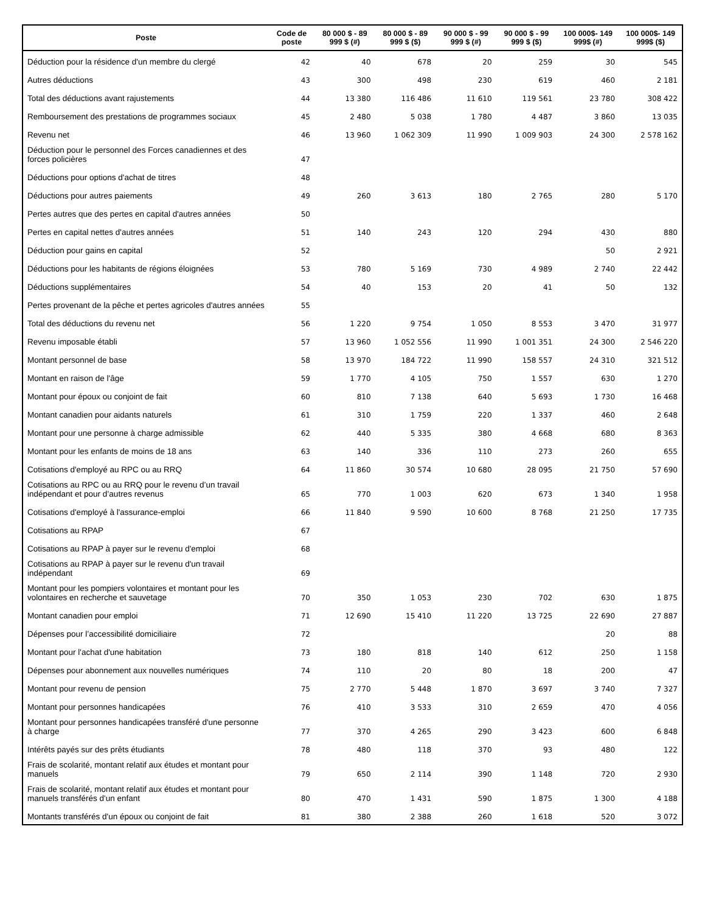| Poste | Code de poste | 80 000 $ - 89 999 $ (#) | 80 000 $ - 89 999 $ ($) | 90 000 $ - 99 999 $ (#) | 90 000 $ - 99 999 $ ($) | 100 000$- 149 999$ (#) | 100 000$- 149 999$ ($) |
| --- | --- | --- | --- | --- | --- | --- | --- |
| Déduction pour la résidence d'un membre du clergé | 42 | 40 | 678 | 20 | 259 | 30 | 545 |
| Autres déductions | 43 | 300 | 498 | 230 | 619 | 460 | 2 181 |
| Total des déductions avant rajustements | 44 | 13 380 | 116 486 | 11 610 | 119 561 | 23 780 | 308 422 |
| Remboursement des prestations de programmes sociaux | 45 | 2 480 | 5 038 | 1 780 | 4 487 | 3 860 | 13 035 |
| Revenu net | 46 | 13 960 | 1 062 309 | 11 990 | 1 009 903 | 24 300 | 2 578 162 |
| Déduction pour le personnel des Forces canadiennes et des forces policières | 47 | | | | | | |
| Déductions pour options d'achat de titres | 48 | | | | | | |
| Déductions pour autres paiements | 49 | 260 | 3 613 | 180 | 2 765 | 280 | 5 170 |
| Pertes autres que des pertes en capital d'autres années | 50 | | | | | | |
| Pertes en capital nettes d'autres années | 51 | 140 | 243 | 120 | 294 | 430 | 880 |
| Déduction pour gains en capital | 52 | | | | | 50 | 2 921 |
| Déductions pour les habitants de régions éloignées | 53 | 780 | 5 169 | 730 | 4 989 | 2 740 | 22 442 |
| Déductions supplémentaires | 54 | 40 | 153 | 20 | 41 | 50 | 132 |
| Pertes provenant de la pêche et pertes agricoles d'autres années | 55 | | | | | | |
| Total des déductions du revenu net | 56 | 1 220 | 9 754 | 1 050 | 8 553 | 3 470 | 31 977 |
| Revenu imposable établi | 57 | 13 960 | 1 052 556 | 11 990 | 1 001 351 | 24 300 | 2 546 220 |
| Montant personnel de base | 58 | 13 970 | 184 722 | 11 990 | 158 557 | 24 310 | 321 512 |
| Montant en raison de l'âge | 59 | 1 770 | 4 105 | 750 | 1 557 | 630 | 1 270 |
| Montant pour époux ou conjoint de fait | 60 | 810 | 7 138 | 640 | 5 693 | 1 730 | 16 468 |
| Montant canadien pour aidants naturels | 61 | 310 | 1 759 | 220 | 1 337 | 460 | 2 648 |
| Montant pour une personne à charge admissible | 62 | 440 | 5 335 | 380 | 4 668 | 680 | 8 363 |
| Montant pour les enfants de moins de 18 ans | 63 | 140 | 336 | 110 | 273 | 260 | 655 |
| Cotisations d'employé au RPC ou au RRQ | 64 | 11 860 | 30 574 | 10 680 | 28 095 | 21 750 | 57 690 |
| Cotisations au RPC ou au RRQ pour le revenu d’un travail indépendant et pour d’autres revenus | 65 | 770 | 1 003 | 620 | 673 | 1 340 | 1 958 |
| Cotisations d'employé à l'assurance-emploi | 66 | 11 840 | 9 590 | 10 600 | 8 768 | 21 250 | 17 735 |
| Cotisations au RPAP | 67 | | | | | | |
| Cotisations au RPAP à payer sur le revenu d'emploi | 68 | | | | | | |
| Cotisations au RPAP à payer sur le revenu d'un travail indépendant | 69 | | | | | | |
| Montant pour les pompiers volontaires et montant pour les volontaires en recherche et sauvetage | 70 | 350 | 1 053 | 230 | 702 | 630 | 1 875 |
| Montant canadien pour emploi | 71 | 12 690 | 15 410 | 11 220 | 13 725 | 22 690 | 27 887 |
| Dépenses pour l’accessibilité domiciliaire | 72 | | | | | 20 | 88 |
| Montant pour l'achat d'une habitation | 73 | 180 | 818 | 140 | 612 | 250 | 1 158 |
| Dépenses pour abonnement aux nouvelles numériques | 74 | 110 | 20 | 80 | 18 | 200 | 47 |
| Montant pour revenu de pension | 75 | 2 770 | 5 448 | 1 870 | 3 697 | 3 740 | 7 327 |
| Montant pour personnes handicapées | 76 | 410 | 3 533 | 310 | 2 659 | 470 | 4 056 |
| Montant pour personnes handicapées transféré d'une personne à charge | 77 | 370 | 4 265 | 290 | 3 423 | 600 | 6 848 |
| Intérêts payés sur des prêts étudiants | 78 | 480 | 118 | 370 | 93 | 480 | 122 |
| Frais de scolarité, montant relatif aux études et montant pour manuels | 79 | 650 | 2 114 | 390 | 1 148 | 720 | 2 930 |
| Frais de scolarité, montant relatif aux études et montant pour manuels transférés d'un enfant | 80 | 470 | 1 431 | 590 | 1 875 | 1 300 | 4 188 |
| Montants transférés d'un époux ou conjoint de fait | 81 | 380 | 2 388 | 260 | 1 618 | 520 | 3 072 |